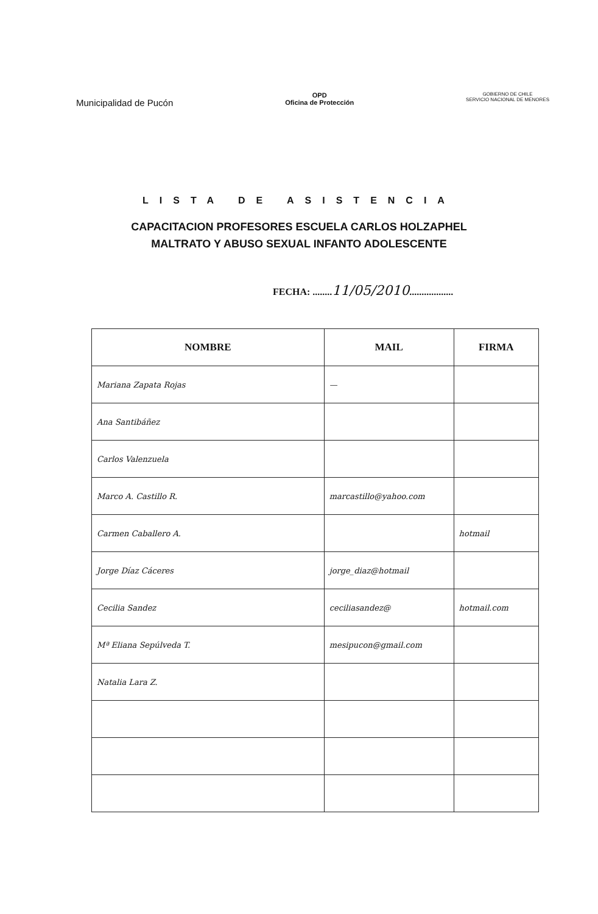Municipalidad de Pucón
OPD
Oficina de Protección
GOBIERNO DE CHILE
SERVICIO NACIONAL DE MENORES
LISTA DE ASISTENCIA
CAPACITACION PROFESORES ESCUELA CARLOS HOLZAPHEL
MALTRATO Y ABUSO SEXUAL INFANTO ADOLESCENTE
FECHA: ........11/05/2010..................
| NOMBRE | MAIL | FIRMA |
| --- | --- | --- |
| Mariana Zapata Rojas | — | |
| Ana Santibáñez | | |
| Carlos Valenzuela | | |
| Marco A. Castillo R. | marcastillo@yahoo.com | |
| Carmen Caballero A. | | hotmail |
| Jorge Díaz Cáceres | jorge_diaz@hotmail | |
| Cecilia Sandez | ceciliasandez@ | hotmail.com |
| Mª Eliana Sepúlveda T. | mesipucon@gmail.com | |
| Natalia Lara Z. | | |